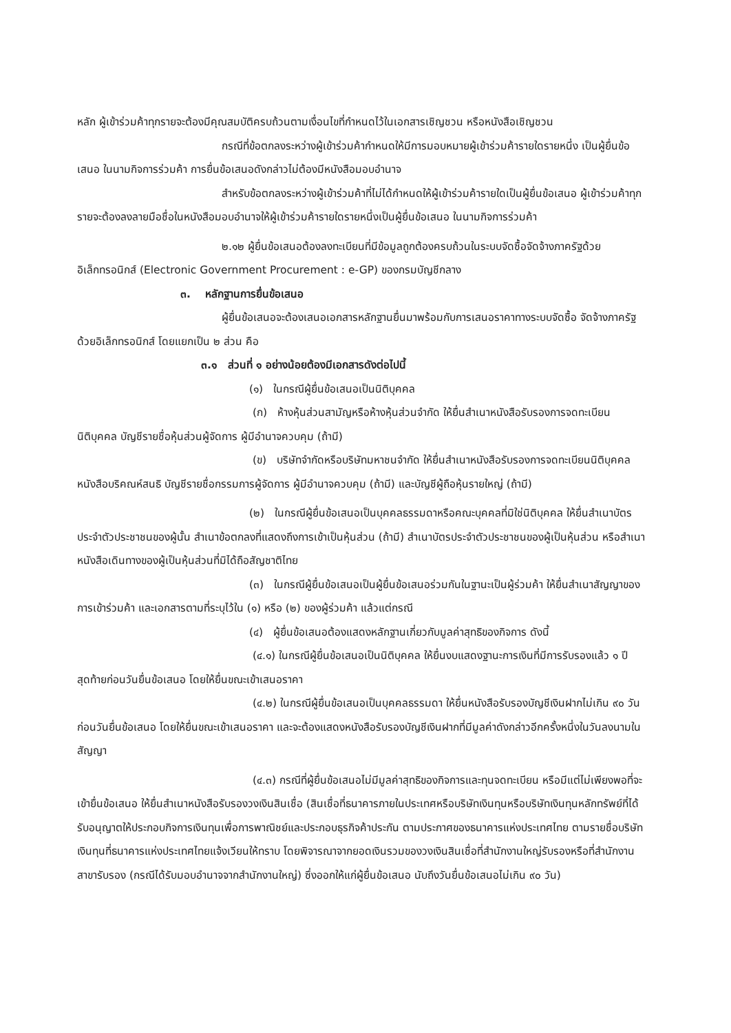หลัก ผู้เข้าร่วมค้าทุกรายจะต้องมีคุณสมบัติครบถ้วนตามเงื่อนไขที่กำหนดไว้ในเอกสารเชิญชวน หรือหนังสือเชิญชวน
กรณีที่ข้อตกลงระหว่างผู้เข้าร่วมค้ากำหนดให้มีการมอบหมายผู้เข้าร่วมค้ารายใดรายหนึ่ง เป็นผู้ยื่นข้อเสนอ ในนามกิจการร่วมค้า การยื่นข้อเสนอดังกล่าวไม่ต้องมีหนังสือมอบอำนาจ
สำหรับข้อตกลงระหว่างผู้เข้าร่วมค้าที่ไม่ได้กำหนดให้ผู้เข้าร่วมค้ารายใดเป็นผู้ยื่นข้อเสนอ ผู้เข้าร่วมค้าทุกรายจะต้องลงลายมือชื่อในหนังสือมอบอำนาจให้ผู้เข้าร่วมค้ารายใดรายหนึ่งเป็นผู้ยื่นข้อเสนอ ในนามกิจการร่วมค้า
๒.๑๒ ผู้ยื่นข้อเสนอต้องลงทะเบียนที่มีข้อมูลถูกต้องครบถ้วนในระบบจัดซื้อจัดจ้างภาครัฐด้วยอิเล็กทรอนิกส์ (Electronic Government Procurement : e-GP) ของกรมบัญชีกลาง
๓. หลักฐานการยื่นข้อเสนอ
ผู้ยื่นข้อเสนอจะต้องเสนอเอกสารหลักฐานยื่นมาพร้อมกับการเสนอราคาทางระบบจัดซื้อ จัดจ้างภาครัฐด้วยอิเล็กทรอนิกส์ โดยแยกเป็น ๒ ส่วน คือ
๓.๑ ส่วนที่ ๑ อย่างน้อยต้องมีเอกสารดังต่อไปนี้
(๑) ในกรณีผู้ยื่นข้อเสนอเป็นนิติบุคคล
(ก) ห้างหุ้นส่วนสามัญหรือห้างหุ้นส่วนจำกัด ให้ยื่นสำเนาหนังสือรับรองการจดทะเบียนนิติบุคคล บัญชีรายชื่อหุ้นส่วนผู้จัดการ ผู้มีอำนาจควบคุม (ถ้ามี)
(ข) บริษัทจำกัดหรือบริษัทมหาชนจำกัด ให้ยื่นสำเนาหนังสือรับรองการจดทะเบียนนิติบุคคล หนังสือบริคณห์สนธิ บัญชีรายชื่อกรรมการผู้จัดการ ผู้มีอำนาจควบคุม (ถ้ามี) และบัญชีผู้ถือหุ้นรายใหญ่ (ถ้ามี)
(๒) ในกรณีผู้ยื่นข้อเสนอเป็นบุคคลธรรมดาหรือคณะบุคคลที่มิใช่นิติบุคคล ให้ยื่นสำเนาบัตรประจำตัวประชาชนของผู้นั้น สำเนาข้อตกลงที่แสดงถึงการเข้าเป็นหุ้นส่วน (ถ้ามี) สำเนาบัตรประจำตัวประชาชนของผู้เป็นหุ้นส่วน หรือสำเนาหนังสือเดินทางของผู้เป็นหุ้นส่วนที่มิได้ถือสัญชาติไทย
(๓) ในกรณีผู้ยื่นข้อเสนอเป็นผู้ยื่นข้อเสนอร่วมกันในฐานะเป็นผู้ร่วมค้า ให้ยื่นสำเนาสัญญาของการเข้าร่วมค้า และเอกสารตามที่ระบุไว้ใน (๑) หรือ (๒) ของผู้ร่วมค้า แล้วแต่กรณี
(๔) ผู้ยื่นข้อเสนอต้องแสดงหลักฐานเกี่ยวกับมูลค่าสุทธิของกิจการ ดังนี้
(๔.๑) ในกรณีผู้ยื่นข้อเสนอเป็นนิติบุคคล ให้ยื่นงบแสดงฐานะการเงินที่มีการรับรองแล้ว ๑ ปีสุดท้ายก่อนวันยื่นข้อเสนอ โดยให้ยื่นขณะเข้าเสนอราคา
(๔.๒) ในกรณีผู้ยื่นข้อเสนอเป็นบุคคลธรรมดา ให้ยื่นหนังสือรับรองบัญชีเงินฝากไม่เกิน ๙๐ วัน ก่อนวันยื่นข้อเสนอ โดยให้ยื่นขณะเข้าเสนอราคา และจะต้องแสดงหนังสือรับรองบัญชีเงินฝากที่มีมูลค่าดังกล่าวอีกครั้งหนึ่งในวันลงนามในสัญญา
(๔.๓) กรณีที่ผู้ยื่นข้อเสนอไม่มีมูลค่าสุทธิของกิจการและทุนจดทะเบียน หรือมีแต่ไม่เพียงพอที่จะเข้ายื่นข้อเสนอ ให้ยื่นสำเนาหนังสือรับรองวงเงินสินเชื่อ (สินเชื่อที่ธนาคารภายในประเทศหรือบริษัทเงินทุนหรือบริษัทเงินทุนหลักทรัพย์ที่ได้รับอนุญาตให้ประกอบกิจการเงินทุนเพื่อการพาณิชย์และประกอบธุรกิจค้าประกัน ตามประกาศของธนาคารแห่งประเทศไทย ตามรายชื่อบริษัทเงินทุนที่ธนาคารแห่งประเทศไทยแจ้งเวียนให้ทราบ โดยพิจารณาจากยอดเงินรวมของวงเงินสินเชื่อที่สำนักงานใหญ่รับรองหรือที่สำนักงานสาขารับรอง (กรณีได้รับมอบอำนาจจากสำนักงานใหญ่) ซึ่งออกให้แก่ผู้ยื่นข้อเสนอ นับถึงวันยื่นข้อเสนอไม่เกิน ๙๐ วัน)